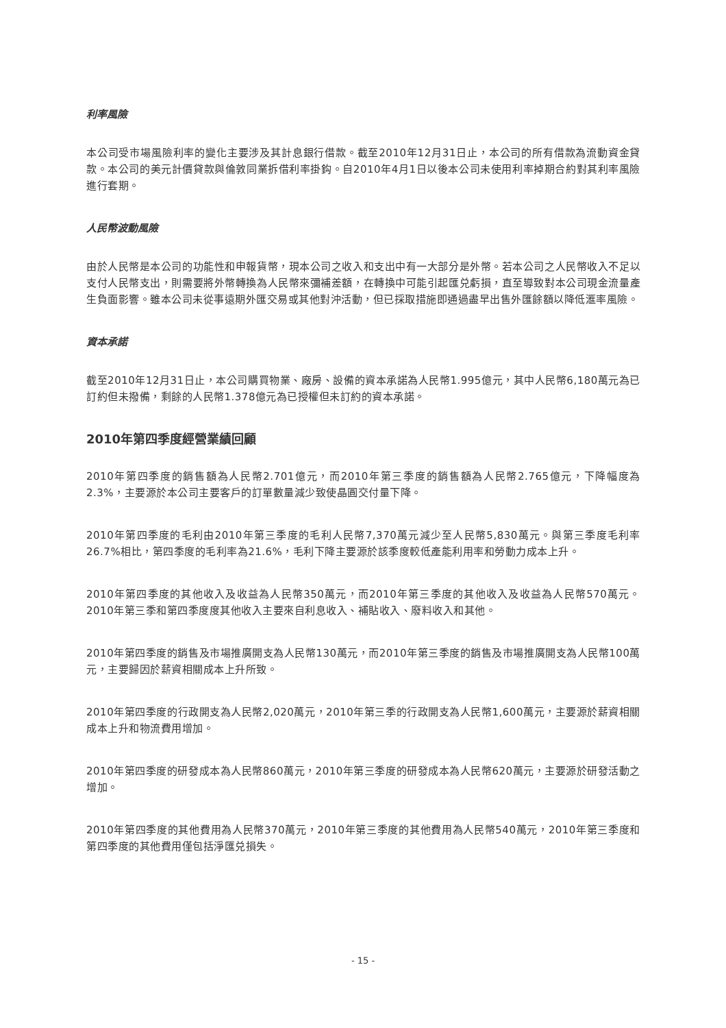利率風險
本公司受市場風險利率的變化主要涉及其計息銀行借款。截至2010年12月31日止，本公司的所有借款為流動資金貸款。本公司的美元計價貸款與倫敦同業拆借利率掛鈎。自2010年4月1日以後本公司未使用利率掉期合約對其利率風險進行套期。
人民幣波動風險
由於人民幣是本公司的功能性和申報貨幣，現本公司之收入和支出中有一大部分是外幣。若本公司之人民幣收入不足以支付人民幣支出，則需要將外幣轉換為人民幣來彌補差額，在轉換中可能引起匯兑虧損，直至導致對本公司現金流量產生負面影響。雖本公司未從事遠期外匯交易或其他對沖活動，但已採取措施即通過盡早出售外匯餘額以降低滙率風險。
資本承諾
截至2010年12月31日止，本公司購買物業、廠房、設備的資本承諾為人民幣1.995億元，其中人民幣6,180萬元為已訂約但未撥備，剩餘的人民幣1.378億元為已授權但未訂約的資本承諾。
2010年第四季度經營業績回顧
2010年第四季度的銷售額為人民幣2.701億元，而2010年第三季度的銷售額為人民幣2.765億元，下降幅度為2.3%，主要源於本公司主要客戶的訂單數量減少致使晶圓交付量下降。
2010年第四季度的毛利由2010年第三季度的毛利人民幣7,370萬元減少至人民幣5,830萬元。與第三季度毛利率26.7%相比，第四季度的毛利率為21.6%，毛利下降主要源於該季度較低產能利用率和勞動力成本上升。
2010年第四季度的其他收入及收益為人民幣350萬元，而2010年第三季度的其他收入及收益為人民幣570萬元。2010年第三季和第四季度度其他收入主要來自利息收入、補貼收入、廢料收入和其他。
2010年第四季度的銷售及市場推廣開支為人民幣130萬元，而2010年第三季度的銷售及市場推廣開支為人民幣100萬元，主要歸因於薪資相關成本上升所致。
2010年第四季度的行政開支為人民幣2,020萬元，2010年第三季的行政開支為人民幣1,600萬元，主要源於薪資相關成本上升和物流費用增加。
2010年第四季度的研發成本為人民幣860萬元，2010年第三季度的研發成本為人民幣620萬元，主要源於研發活動之增加。
2010年第四季度的其他費用為人民幣370萬元，2010年第三季度的其他費用為人民幣540萬元，2010年第三季度和第四季度的其他費用僅包括淨匯兑損失。
- 15 -